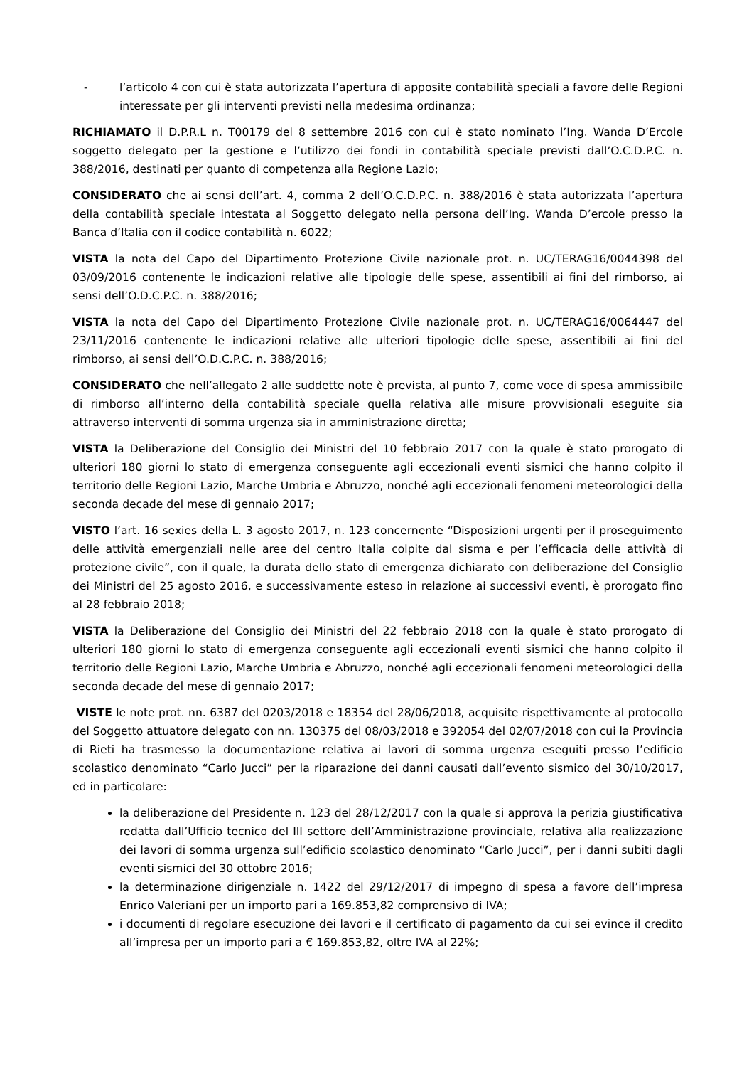- l’articolo 4 con cui è stata autorizzata l’apertura di apposite contabilità speciali a favore delle Regioni interessate per gli interventi previsti nella medesima ordinanza;
RICHIAMATO il D.P.R.L n. T00179 del 8 settembre 2016 con cui è stato nominato l’Ing. Wanda D’Ercole soggetto delegato per la gestione e l’utilizzo dei fondi in contabilità speciale previsti dall’O.C.D.P.C. n. 388/2016, destinati per quanto di competenza alla Regione Lazio;
CONSIDERATO che ai sensi dell’art. 4, comma 2 dell’O.C.D.P.C. n. 388/2016 è stata autorizzata l’apertura della contabilità speciale intestata al Soggetto delegato nella persona dell’Ing. Wanda D’ercole presso la Banca d’Italia con il codice contabilità n. 6022;
VISTA la nota del Capo del Dipartimento Protezione Civile nazionale prot. n. UC/TERAG16/0044398 del 03/09/2016 contenente le indicazioni relative alle tipologie delle spese, assentibili ai fini del rimborso, ai sensi dell’O.D.C.P.C. n. 388/2016;
VISTA la nota del Capo del Dipartimento Protezione Civile nazionale prot. n. UC/TERAG16/0064447 del 23/11/2016 contenente le indicazioni relative alle ulteriori tipologie delle spese, assentibili ai fini del rimborso, ai sensi dell’O.D.C.P.C. n. 388/2016;
CONSIDERATO che nell’allegato 2 alle suddette note è prevista, al punto 7, come voce di spesa ammissibile di rimborso all’interno della contabilità speciale quella relativa alle misure provvisionali eseguite sia attraverso interventi di somma urgenza sia in amministrazione diretta;
VISTA la Deliberazione del Consiglio dei Ministri del 10 febbraio 2017 con la quale è stato prorogato di ulteriori 180 giorni lo stato di emergenza conseguente agli eccezionali eventi sismici che hanno colpito il territorio delle Regioni Lazio, Marche Umbria e Abruzzo, nonché agli eccezionali fenomeni meteorologici della seconda decade del mese di gennaio 2017;
VISTO l’art. 16 sexies della L. 3 agosto 2017, n. 123 concernente “Disposizioni urgenti per il proseguimento delle attività emergenziali nelle aree del centro Italia colpite dal sisma e per l’efficacia delle attività di protezione civile”, con il quale, la durata dello stato di emergenza dichiarato con deliberazione del Consiglio dei Ministri del 25 agosto 2016, e successivamente esteso in relazione ai successivi eventi, è prorogato fino al 28 febbraio 2018;
VISTA la Deliberazione del Consiglio dei Ministri del 22 febbraio 2018 con la quale è stato prorogato di ulteriori 180 giorni lo stato di emergenza conseguente agli eccezionali eventi sismici che hanno colpito il territorio delle Regioni Lazio, Marche Umbria e Abruzzo, nonché agli eccezionali fenomeni meteorologici della seconda decade del mese di gennaio 2017;
VISTE le note prot. nn. 6387 del 0203/2018 e 18354 del 28/06/2018, acquisite rispettivamente al protocollo del Soggetto attuatore delegato con nn. 130375 del 08/03/2018 e 392054 del 02/07/2018 con cui la Provincia di Rieti ha trasmesso la documentazione relativa ai lavori di somma urgenza eseguiti presso l’edificio scolastico denominato “Carlo Jucci” per la riparazione dei danni causati dall’evento sismico del 30/10/2017, ed in particolare:
la deliberazione del Presidente n. 123 del 28/12/2017 con la quale si approva la perizia giustificativa redatta dall’Ufficio tecnico del III settore dell’Amministrazione provinciale, relativa alla realizzazione dei lavori di somma urgenza sull’edificio scolastico denominato “Carlo Jucci”, per i danni subiti dagli eventi sismici del 30 ottobre 2016;
la determinazione dirigenziale n. 1422 del 29/12/2017 di impegno di spesa a favore dell’impresa Enrico Valeriani per un importo pari a 169.853,82 comprensivo di IVA;
i documenti di regolare esecuzione dei lavori e il certificato di pagamento da cui sei evince il credito all’impresa per un importo pari a € 169.853,82, oltre IVA al 22%;